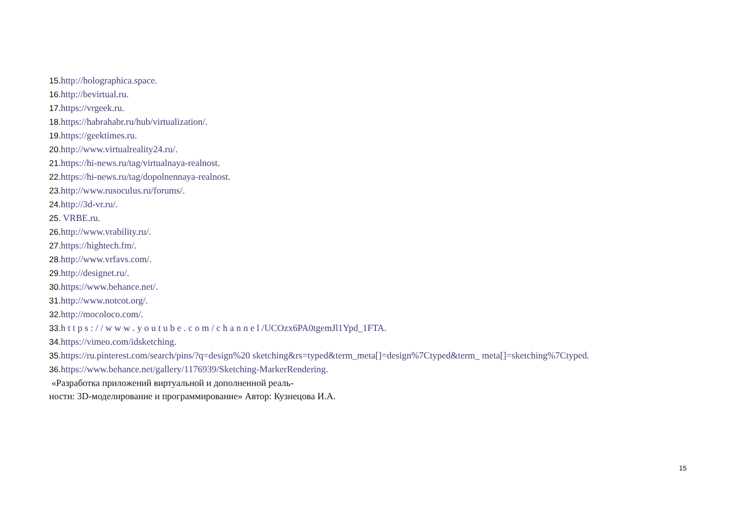15. http://holographica.space.
16. http://bevirtual.ru.
17. https://vrgeek.ru.
18. https://habrahabr.ru/hub/virtualization/.
19. https://geektimes.ru.
20. http://www.virtualreality24.ru/.
21. https://hi-news.ru/tag/virtualnaya-realnost.
22. https://hi-news.ru/tag/dopolnennaya-realnost.
23. http://www.rusoculus.ru/forums/.
24. http://3d-vr.ru/.
25. VRBE.ru.
26. http://www.vrability.ru/.
27. https://hightech.fm/.
28. http://www.vrfavs.com/.
29. http://designet.ru/.
30. https://www.behance.net/.
31. http://www.notcot.org/.
32. http://mocoloco.com/.
33. h t t p s : / / w w w . y o u t u b e . c o m / c h a n n e l /UCOzx6PA0tgemJl1Ypd_1FTA.
34. https://vimeo.com/idsketching.
35. https://ru.pinterest.com/search/pins/?q=design%20 sketching&rs=typed&term_meta[]=design%7Ctyped&term_ meta[]=sketching%7Ctyped.
36. https://www.behance.net/gallery/1176939/Sketching-MarkerRendering.
«Разработка приложений виртуальной и дополненной реаль-
ности: 3D-моделирование и программирование» Автор: Кузнецова И.А.
15